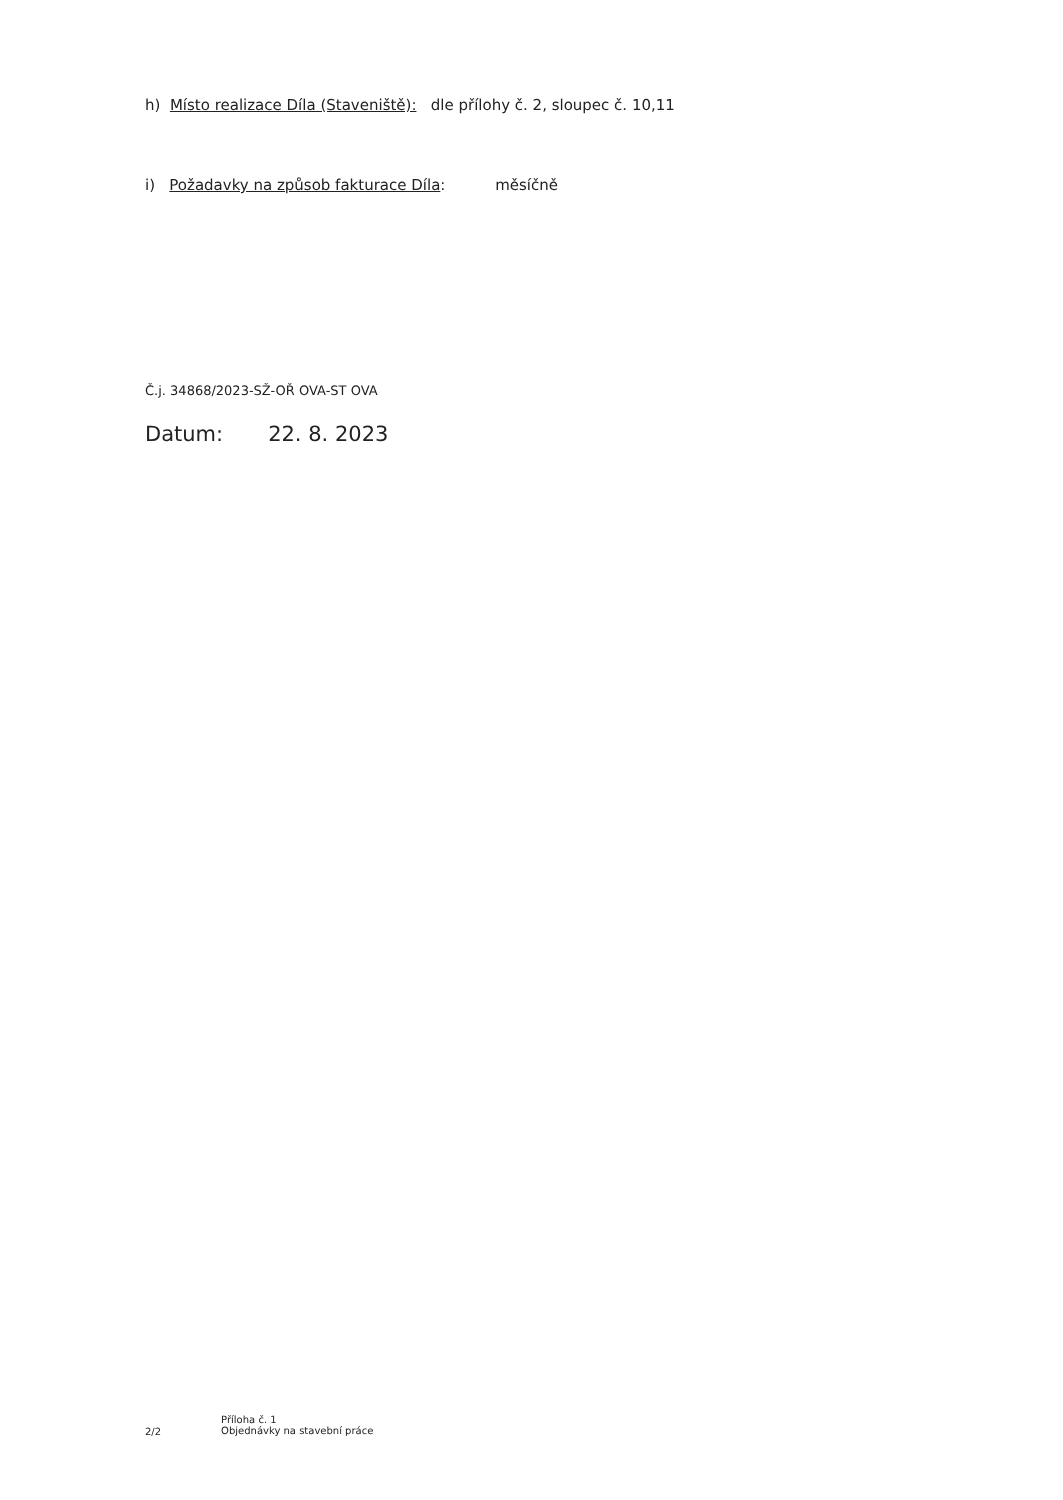h) Místo realizace Díla (Staveniště): dle přílohy č. 2, sloupec č. 10,11
i) Požadavky na způsob fakturace Díla: měsíčně
Č.j. 34868/2023-SŽ-OŘ OVA-ST OVA
Datum: 22. 8. 2023
2/2 Příloha č. 1
Objednávky na stavební práce